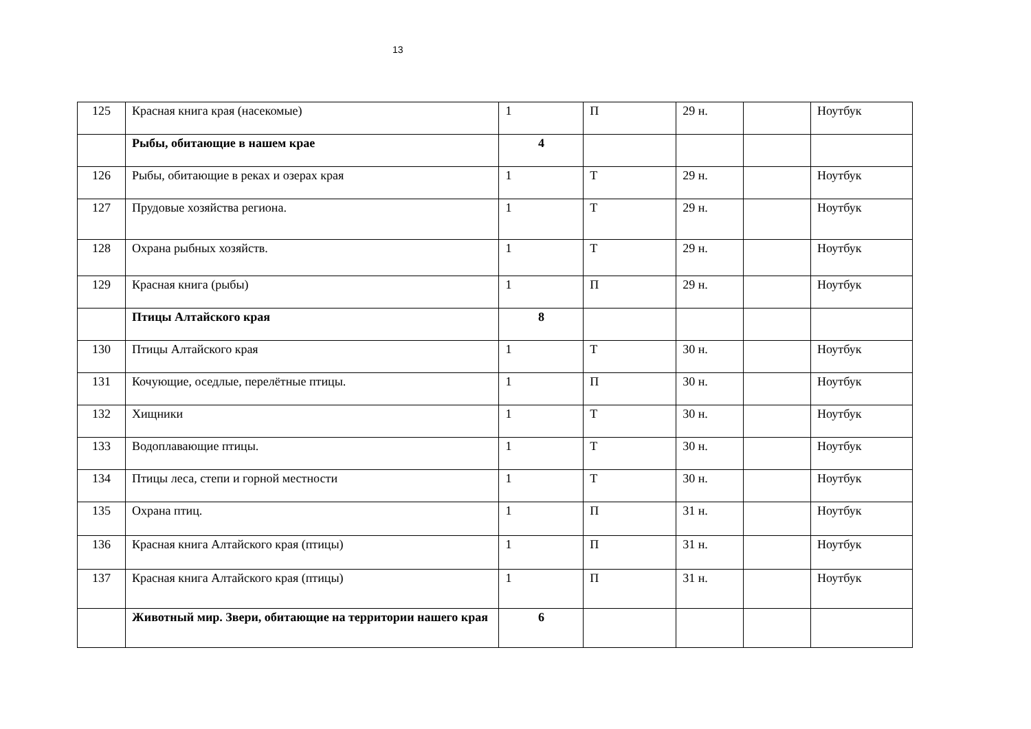13
| 125 | Красная книга края (насекомые) | 1 | П | 29 н. | | Ноутбук |
| | Рыбы, обитающие в нашем крае | 4 | | | | |
| 126 | Рыбы, обитающие в реках и озерах края | 1 | Т | 29 н. | | Ноутбук |
| 127 | Прудовые хозяйства региона. | 1 | Т | 29 н. | | Ноутбук |
| 128 | Охрана рыбных хозяйств. | 1 | Т | 29 н. | | Ноутбук |
| 129 | Красная книга (рыбы) | 1 | П | 29 н. | | Ноутбук |
| | Птицы Алтайского края | 8 | | | | |
| 130 | Птицы Алтайского края | 1 | Т | 30 н. | | Ноутбук |
| 131 | Кочующие, оседлые, перелётные птицы. | 1 | П | 30 н. | | Ноутбук |
| 132 | Хищники | 1 | Т | 30 н. | | Ноутбук |
| 133 | Водоплавающие птицы. | 1 | Т | 30 н. | | Ноутбук |
| 134 | Птицы леса, степи и горной местности | 1 | Т | 30 н. | | Ноутбук |
| 135 | Охрана птиц. | 1 | П | 31 н. | | Ноутбук |
| 136 | Красная книга Алтайского края (птицы) | 1 | П | 31 н. | | Ноутбук |
| 137 | Красная книга Алтайского края (птицы) | 1 | П | 31 н. | | Ноутбук |
| | Животный мир. Звери, обитающие на территории нашего края | 6 | | | | |